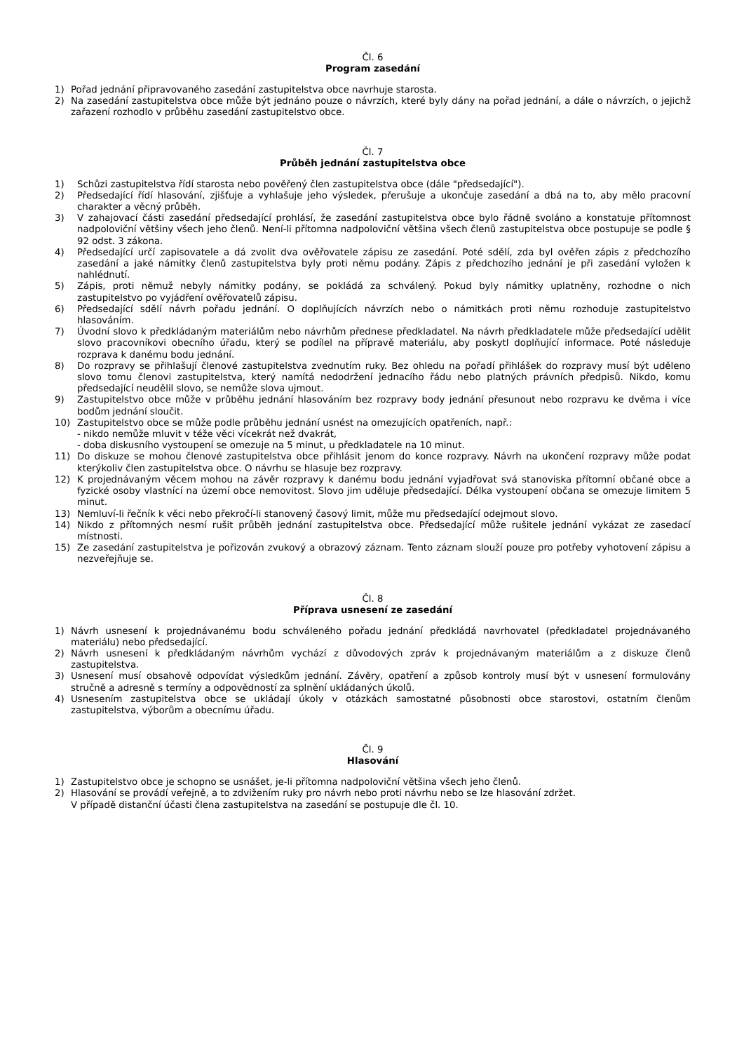Čl. 6
Program zasedání
1) Pořad jednání připravovaného zasedání zastupitelstva obce navrhuje starosta.
2) Na zasedání zastupitelstva obce může být jednáno pouze o návrzích, které byly dány na pořad jednání, a dále o návrzích, o jejichž zařazení rozhodlo v průběhu zasedání zastupitelstvo obce.
Čl. 7
Průběh jednání zastupitelstva obce
1) Schůzi zastupitelstva řídí starosta nebo pověřený člen zastupitelstva obce (dále "předsedající").
2) Předsedající řídí hlasování, zjišťuje a vyhlašuje jeho výsledek, přerušuje a ukončuje zasedání a dbá na to, aby mělo pracovní charakter a věcný průběh.
3) V zahajovací části zasedání předsedající prohlásí, že zasedání zastupitelstva obce bylo řádně svoláno a konstatuje přítomnost nadpoloviční většiny všech jeho členů. Není-li přítomna nadpoloviční většina všech členů zastupitelstva obce postupuje se podle § 92 odst. 3 zákona.
4) Předsedající určí zapisovatele a dá zvolit dva ověřovatele zápisu ze zasedání. Poté sdělí, zda byl ověřen zápis z předchozího zasedání a jaké námitky členů zastupitelstva byly proti němu podány. Zápis z předchozího jednání je při zasedání vyložen k nahlédnutí.
5) Zápis, proti němuž nebyly námitky podány, se pokládá za schválený. Pokud byly námitky uplatněny, rozhodne o nich zastupitelstvo po vyjádření ověřovatelů zápisu.
6) Předsedající sdělí návrh pořadu jednání. O doplňujících návrzích nebo o námitkách proti němu rozhoduje zastupitelstvo hlasováním.
7) Úvodní slovo k předkládaným materiálům nebo návrhům přednese předkladatel. Na návrh předkladatele může předsedající udělit slovo pracovníkovi obecního úřadu, který se podílel na přípravě materiálu, aby poskytl doplňující informace. Poté následuje rozprava k danému bodu jednání.
8) Do rozpravy se přihlašují členové zastupitelstva zvednutím ruky. Bez ohledu na pořadí přihlášek do rozpravy musí být uděleno slovo tomu členovi zastupitelstva, který namítá nedodržení jednacího řádu nebo platných právních předpisů. Nikdo, komu předsedající neudělil slovo, se nemůže slova ujmout.
9) Zastupitelstvo obce může v průběhu jednání hlasováním bez rozpravy body jednání přesunout nebo rozpravu ke dvěma i více bodům jednání sloučit.
10) Zastupitelstvo obce se může podle průběhu jednání usnést na omezujících opatřeních, např.:
- nikdo nemůže mluvit v téže věci vícekrát než dvakrát,
- doba diskusního vystoupení se omezuje na 5 minut, u předkladatele na 10 minut.
11) Do diskuze se mohou členové zastupitelstva obce přihlásit jenom do konce rozpravy. Návrh na ukončení rozpravy může podat kterýkoliv člen zastupitelstva obce. O návrhu se hlasuje bez rozpravy.
12) K projednávaným věcem mohou na závěr rozpravy k danému bodu jednání vyjadřovat svá stanoviska přítomní občané obce a fyzické osoby vlastnící na území obce nemovitost. Slovo jim uděluje předsedající. Délka vystoupení občana se omezuje limitem 5 minut.
13) Nemluví-li řečník k věci nebo překročí-li stanovený časový limit, může mu předsedající odejmout slovo.
14) Nikdo z přítomných nesmí rušit průběh jednání zastupitelstva obce. Předsedající může rušitele jednání vykázat ze zasedací místnosti.
15) Ze zasedání zastupitelstva je pořizován zvukový a obrazový záznam. Tento záznam slouží pouze pro potřeby vyhotovení zápisu a nezveřejňuje se.
Čl. 8
Příprava usnesení ze zasedání
1) Návrh usnesení k projednávanému bodu schváleného pořadu jednání předkládá navrhovatel (předkladatel projednávaného materiálu) nebo předsedající.
2) Návrh usnesení k předkládaným návrhům vychází z důvodových zpráv k projednávaným materiálům a z diskuze členů zastupitelstva.
3) Usnesení musí obsahově odpovídat výsledkům jednání. Závěry, opatření a způsob kontroly musí být v usnesení formulovány stručně a adresně s termíny a odpovědností za splnění ukládaných úkolů.
4) Usnesením zastupitelstva obce se ukládají úkoly v otázkách samostatné působnosti obce starostovi, ostatním členům zastupitelstva, výborům a obecnímu úřadu.
Čl. 9
Hlasování
1) Zastupitelstvo obce je schopno se usnášet, je-li přítomna nadpoloviční většina všech jeho členů.
2) Hlasování se provádí veřejně, a to zdvižením ruky pro návrh nebo proti návrhu nebo se lze hlasování zdržet.
V případě distanční účasti člena zastupitelstva na zasedání se postupuje dle čl. 10.